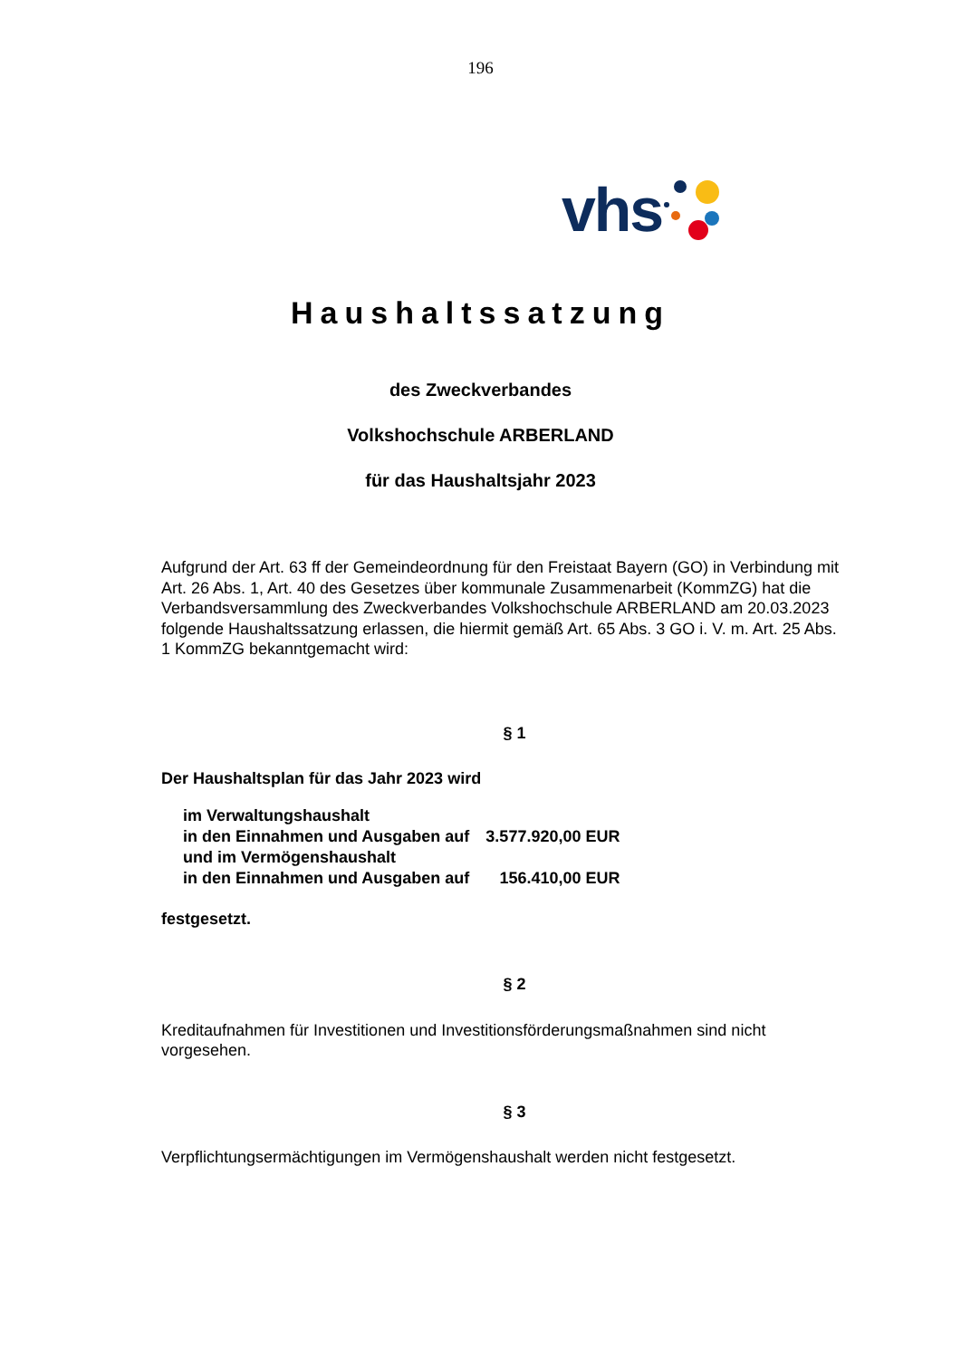196
vhs
Haushaltssatzung
des Zweckverbandes
Volkshochschule ARBERLAND
für das Haushaltsjahr 2023
Aufgrund der Art. 63 ff der Gemeindeordnung für den Freistaat Bayern (GO) in Verbindung mit Art. 26 Abs. 1, Art. 40 des Gesetzes über kommunale Zusammenarbeit (KommZG) hat die Verbandsversammlung des Zweckverbandes Volkshochschule ARBERLAND am 20.03.2023 folgende Haushaltssatzung erlassen, die hiermit gemäß Art. 65 Abs. 3 GO i. V. m. Art. 25 Abs. 1 KommZG bekanntgemacht wird:
§ 1
Der Haushaltsplan für das Jahr 2023 wird
| im Verwaltungshaushalt | |
| in den Einnahmen und Ausgaben auf | 3.577.920,00 EUR |
| und im Vermögenshaushalt | |
| in den Einnahmen und Ausgaben auf | 156.410,00 EUR |
festgesetzt.
§ 2
Kreditaufnahmen für Investitionen und Investitionsförderungsmaßnahmen sind nicht vorgesehen.
§ 3
Verpflichtungsermächtigungen im Vermögenshaushalt werden nicht festgesetzt.